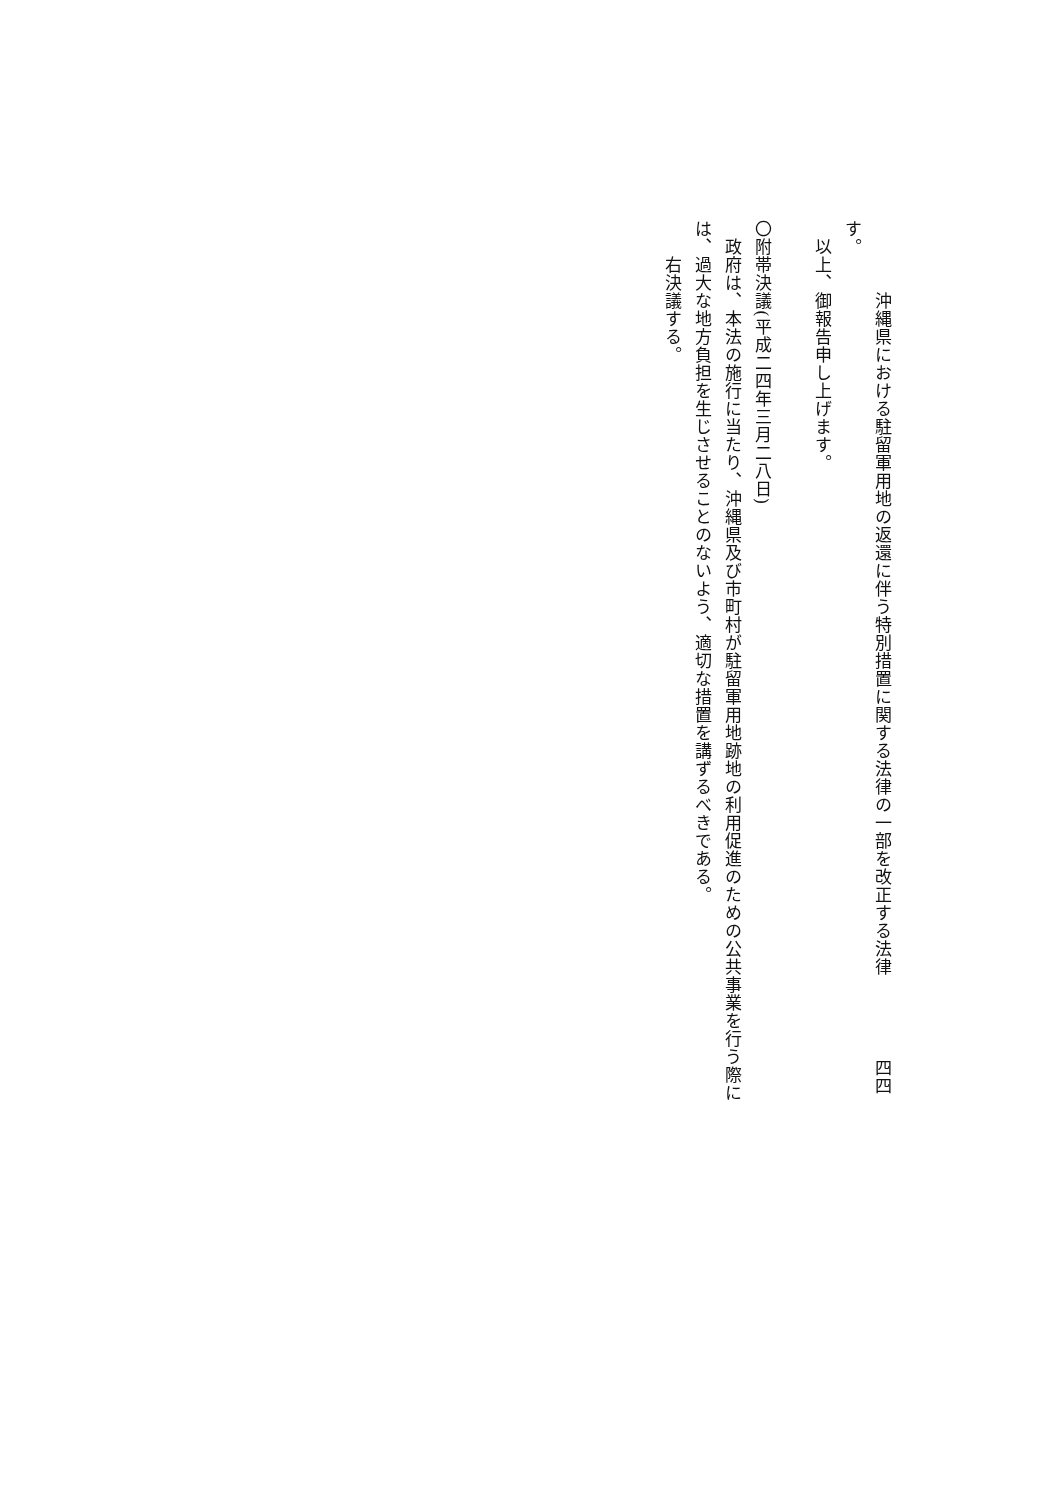沖縄県における駐留軍用地の返還に伴う特別措置に関する法律の一部を改正する法律 四四
す。
　以上、御報告申し上げます。
〇附帯決議(平成二四年三月二八日)
　政府は、本法の施行に当たり、沖縄県及び市町村が駐留軍用地跡地の利用促進のための公共事業を行う際には、過大な地方負担を生じさせることのないよう、適切な措置を講ずるべきである。
　　右決議する。